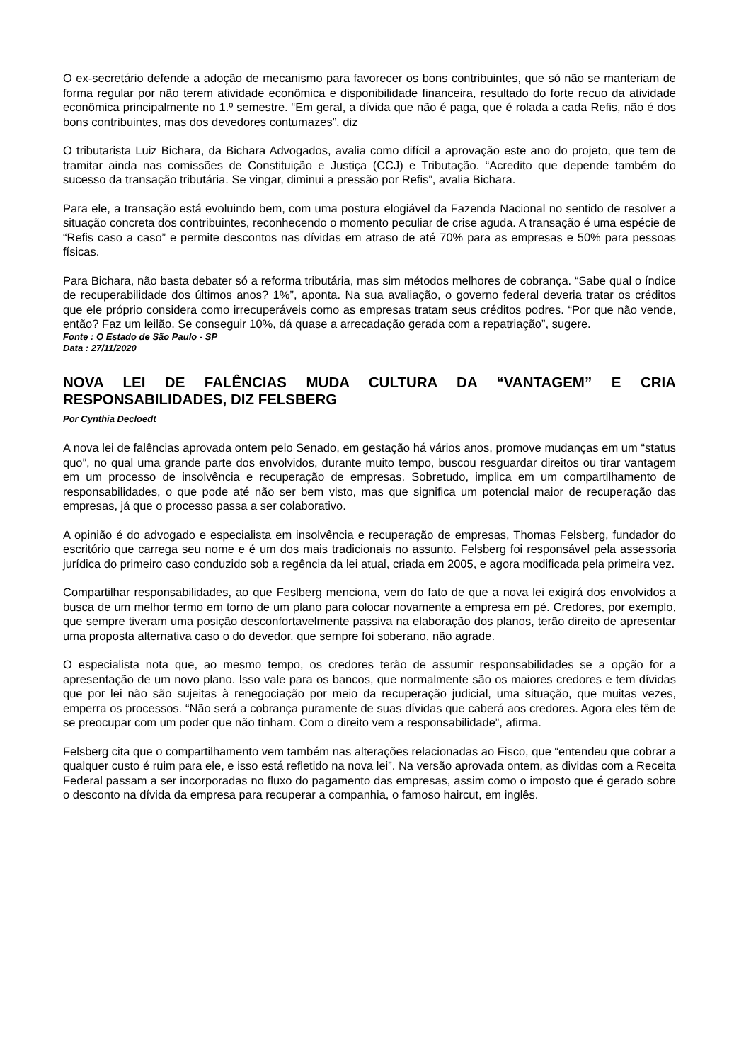O ex-secretário defende a adoção de mecanismo para favorecer os bons contribuintes, que só não se manteriam de forma regular por não terem atividade econômica e disponibilidade financeira, resultado do forte recuo da atividade econômica principalmente no 1.º semestre. “Em geral, a dívida que não é paga, que é rolada a cada Refis, não é dos bons contribuintes, mas dos devedores contumazes”, diz
O tributarista Luiz Bichara, da Bichara Advogados, avalia como difícil a aprovação este ano do projeto, que tem de tramitar ainda nas comissões de Constituição e Justiça (CCJ) e Tributação. “Acredito que depende também do sucesso da transação tributária. Se vingar, diminui a pressão por Refis”, avalia Bichara.
Para ele, a transação está evoluindo bem, com uma postura elogiável da Fazenda Nacional no sentido de resolver a situação concreta dos contribuintes, reconhecendo o momento peculiar de crise aguda. A transação é uma espécie de “Refis caso a caso” e permite descontos nas dívidas em atraso de até 70% para as empresas e 50% para pessoas físicas.
Para Bichara, não basta debater só a reforma tributária, mas sim métodos melhores de cobrança. “Sabe qual o índice de recuperabilidade dos últimos anos? 1%”, aponta. Na sua avaliação, o governo federal deveria tratar os créditos que ele próprio considera como irrecuperáveis como as empresas tratam seus créditos podres. “Por que não vende, então? Faz um leilão. Se conseguir 10%, dá quase a arrecadação gerada com a repatriação”, sugere.
Fonte : O Estado de São Paulo - SP
Data : 27/11/2020
NOVA LEI DE FALÊNCIAS MUDA CULTURA DA “VANTAGEM” E CRIA RESPONSABILIDADES, DIZ FELSBERG
Por Cynthia Decloedt
A nova lei de falências aprovada ontem pelo Senado, em gestação há vários anos, promove mudanças em um “status quo”, no qual uma grande parte dos envolvidos, durante muito tempo, buscou resguardar direitos ou tirar vantagem em um processo de insolvência e recuperação de empresas. Sobretudo, implica em um compartilhamento de responsabilidades, o que pode até não ser bem visto, mas que significa um potencial maior de recuperação das empresas, já que o processo passa a ser colaborativo.
A opinião é do advogado e especialista em insolvência e recuperação de empresas, Thomas Felsberg, fundador do escritório que carrega seu nome e é um dos mais tradicionais no assunto. Felsberg foi responsável pela assessoria jurídica do primeiro caso conduzido sob a regência da lei atual, criada em 2005, e agora modificada pela primeira vez.
Compartilhar responsabilidades, ao que Feslberg menciona, vem do fato de que a nova lei exigirá dos envolvidos a busca de um melhor termo em torno de um plano para colocar novamente a empresa em pé. Credores, por exemplo, que sempre tiveram uma posição desconfortavelmente passiva na elaboração dos planos, terão direito de apresentar uma proposta alternativa caso o do devedor, que sempre foi soberano, não agrade.
O especialista nota que, ao mesmo tempo, os credores terão de assumir responsabilidades se a opção for a apresentação de um novo plano. Isso vale para os bancos, que normalmente são os maiores credores e tem dívidas que por lei não são sujeitas à renegociação por meio da recuperação judicial, uma situação, que muitas vezes, emperra os processos. “Não será a cobrança puramente de suas dívidas que caberá aos credores. Agora eles têm de se preocupar com um poder que não tinham. Com o direito vem a responsabilidade”, afirma.
Felsberg cita que o compartilhamento vem também nas alterações relacionadas ao Fisco, que “entendeu que cobrar a qualquer custo é ruim para ele, e isso está refletido na nova lei”. Na versão aprovada ontem, as dividas com a Receita Federal passam a ser incorporadas no fluxo do pagamento das empresas, assim como o imposto que é gerado sobre o desconto na dívida da empresa para recuperar a companhia, o famoso haircut, em inglês.